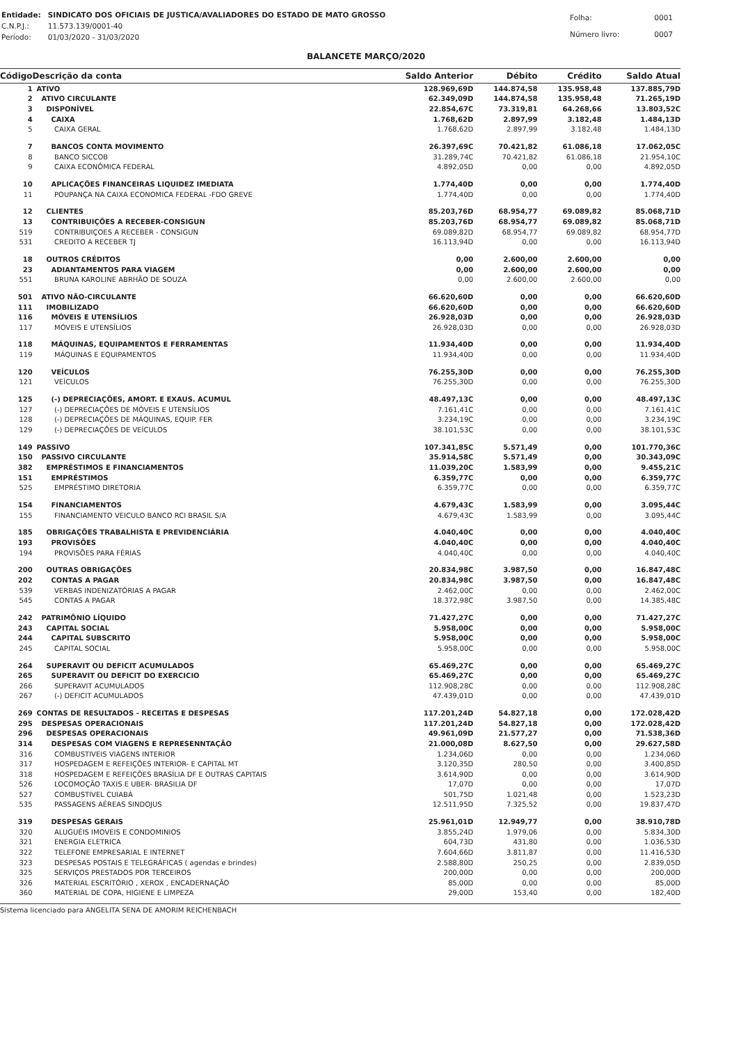| Entidade: | SINDICATO DOS OFICIAIS DE JUSTICA/AVALIADORES DO ESTADO DE MATO GROSSO |
| C.N.P.J.: | 11.573.139/0001-40 |
| Período: | 01/03/2020 - 31/03/2020 |
| Folha: | 0001 |
| Número livro: | 0007 |
BALANCETE MARÇO/2020
| Código | Descrição da conta | Saldo Anterior | Débito | Crédito | Saldo Atual |
| --- | --- | --- | --- | --- | --- |
| 1 | ATIVO | 128.969,69D | 144.874,58 | 135.958,48 | 137.885,79D |
| 2 | ATIVO CIRCULANTE | 62.349,09D | 144.874,58 | 135.958,48 | 71.265,19D |
| 3 | DISPONÍVEL | 22.854,67C | 73.319,81 | 64.268,66 | 13.803,52C |
| 4 | CAIXA | 1.768,62D | 2.897,99 | 3.182,48 | 1.484,13D |
| 5 | CAIXA GERAL | 1.768,62D | 2.897,99 | 3.182,48 | 1.484,13D |
| 7 | BANCOS CONTA MOVIMENTO | 26.397,69C | 70.421,82 | 61.086,18 | 17.062,05C |
| 8 | BANCO SICCOB | 31.289,74C | 70.421,82 | 61.086,18 | 21.954,10C |
| 9 | CAIXA ECONÔMICA FEDERAL | 4.892,05D | 0,00 | 0,00 | 4.892,05D |
| 10 | APLICAÇÕES FINANCEIRAS LIQUIDEZ IMEDIATA | 1.774,40D | 0,00 | 0,00 | 1.774,40D |
| 11 | POUPANÇA NA CAIXA ECONOMICA FEDERAL -FDO GREVE | 1.774,40D | 0,00 | 0,00 | 1.774,40D |
| 12 | CLIENTES | 85.203,76D | 68.954,77 | 69.089,82 | 85.068,71D |
| 13 | CONTRIBUIÇÕES A RECEBER-CONSIGUN | 85.203,76D | 68.954,77 | 69.089,82 | 85.068,71D |
| 519 | CONTRIBUIÇOES A RECEBER - CONSIGUN | 69.089,82D | 68.954,77 | 69.089,82 | 68.954,77D |
| 531 | CREDITO A RECEBER TJ | 16.113,94D | 0,00 | 0,00 | 16.113,94D |
| 18 | OUTROS CRÉDITOS | 0,00 | 2.600,00 | 2.600,00 | 0,00 |
| 23 | ADIANTAMENTOS PARA VIAGEM | 0,00 | 2.600,00 | 2.600,00 | 0,00 |
| 551 | BRUNA KAROLINE ABRHÃO DE SOUZA | 0,00 | 2.600,00 | 2.600,00 | 0,00 |
| 501 | ATIVO NÃO-CIRCULANTE | 66.620,60D | 0,00 | 0,00 | 66.620,60D |
| 111 | IMOBILIZADO | 66.620,60D | 0,00 | 0,00 | 66.620,60D |
| 116 | MÓVEIS E UTENSÍLIOS | 26.928,03D | 0,00 | 0,00 | 26.928,03D |
| 117 | MÓVEIS E UTENSÍLIOS | 26.928,03D | 0,00 | 0,00 | 26.928,03D |
| 118 | MÁQUINAS, EQUIPAMENTOS E FERRAMENTAS | 11.934,40D | 0,00 | 0,00 | 11.934,40D |
| 119 | MÁQUINAS E EQUIPAMENTOS | 11.934,40D | 0,00 | 0,00 | 11.934,40D |
| 120 | VEÍCULOS | 76.255,30D | 0,00 | 0,00 | 76.255,30D |
| 121 | VEÍCULOS | 76.255,30D | 0,00 | 0,00 | 76.255,30D |
| 125 | (-) DEPRECIAÇÕES, AMORT. E EXAUS. ACUMUL | 48.497,13C | 0,00 | 0,00 | 48.497,13C |
| 127 | (-) DEPRECIAÇÕES DE MÓVEIS E UTENSÍLIOS | 7.161,41C | 0,00 | 0,00 | 7.161,41C |
| 128 | (-) DEPRECIAÇÕES DE MÁQUINAS, EQUIP. FER | 3.234,19C | 0,00 | 0,00 | 3.234,19C |
| 129 | (-) DEPRECIAÇÕES DE VEÍCULOS | 38.101,53C | 0,00 | 0,00 | 38.101,53C |
| 149 | PASSIVO | 107.341,85C | 5.571,49 | 0,00 | 101.770,36C |
| 150 | PASSIVO CIRCULANTE | 35.914,58C | 5.571,49 | 0,00 | 30.343,09C |
| 382 | EMPRÉSTIMOS E FINANCIAMENTOS | 11.039,20C | 1.583,99 | 0,00 | 9.455,21C |
| 151 | EMPRÉSTIMOS | 6.359,77C | 0,00 | 0,00 | 6.359,77C |
| 525 | EMPRÉSTIMO DIRETORIA | 6.359,77C | 0,00 | 0,00 | 6.359,77C |
| 154 | FINANCIAMENTOS | 4.679,43C | 1.583,99 | 0,00 | 3.095,44C |
| 155 | FINANCIAMENTO VEICULO BANCO RCI BRASIL S/A | 4.679,43C | 1.583,99 | 0,00 | 3.095,44C |
| 185 | OBRIGAÇÕES TRABALHISTA E PREVIDENCIÁRIA | 4.040,40C | 0,00 | 0,00 | 4.040,40C |
| 193 | PROVISÕES | 4.040,40C | 0,00 | 0,00 | 4.040,40C |
| 194 | PROVISÕES PARA FÉRIAS | 4.040,40C | 0,00 | 0,00 | 4.040,40C |
| 200 | OUTRAS OBRIGAÇÕES | 20.834,98C | 3.987,50 | 0,00 | 16.847,48C |
| 202 | CONTAS A PAGAR | 20.834,98C | 3.987,50 | 0,00 | 16.847,48C |
| 539 | VERBAS INDENIZATÓRIAS A PAGAR | 2.462,00C | 0,00 | 0,00 | 2.462,00C |
| 545 | CONTAS A PAGAR | 18.372,98C | 3.987,50 | 0,00 | 14.385,48C |
| 242 | PATRIMÔNIO LÍQUIDO | 71.427,27C | 0,00 | 0,00 | 71.427,27C |
| 243 | CAPITAL SOCIAL | 5.958,00C | 0,00 | 0,00 | 5.958,00C |
| 244 | CAPITAL SUBSCRITO | 5.958,00C | 0,00 | 0,00 | 5.958,00C |
| 245 | CAPITAL SOCIAL | 5.958,00C | 0,00 | 0,00 | 5.958,00C |
| 264 | SUPERAVIT OU DEFICIT ACUMULADOS | 65.469,27C | 0,00 | 0,00 | 65.469,27C |
| 265 | SUPERAVIT OU DEFICIT DO EXERCICIO | 65.469,27C | 0,00 | 0,00 | 65.469,27C |
| 266 | SUPERAVIT ACUMULADOS | 112.908,28C | 0,00 | 0,00 | 112.908,28C |
| 267 | (-) DEFICIT ACUMULADOS | 47.439,01D | 0,00 | 0,00 | 47.439,01D |
| 269 | CONTAS DE RESULTADOS - RECEITAS E DESPESAS | 117.201,24D | 54.827,18 | 0,00 | 172.028,42D |
| 295 | DESPESAS OPERACIONAIS | 117.201,24D | 54.827,18 | 0,00 | 172.028,42D |
| 296 | DESPESAS OPERACIONAIS | 49.961,09D | 21.577,27 | 0,00 | 71.538,36D |
| 314 | DESPESAS COM VIAGENS E REPRESENNTAÇÃO | 21.000,08D | 8.627,50 | 0,00 | 29.627,58D |
| 316 | COMBUSTIVEIS VIAGENS INTERIOR | 1.234,06D | 0,00 | 0,00 | 1.234,06D |
| 317 | HOSPEDAGEM E REFEIÇÕES INTERIOR- E CAPITAL MT | 3.120,35D | 280,50 | 0,00 | 3.400,85D |
| 318 | HOSPEDAGEM E REFEIÇÕES BRASÍLIA DF E OUTRAS CAPITAIS | 3.614,90D | 0,00 | 0,00 | 3.614,90D |
| 526 | LOCOMOÇÃO TAXIS E UBER- BRASILIA DF | 17,07D | 0,00 | 0,00 | 17,07D |
| 527 | COMBUSTIVEL CUIABÁ | 501,75D | 1.021,48 | 0,00 | 1.523,23D |
| 535 | PASSAGENS AÉREAS SINDOJUS | 12.511,95D | 7.325,52 | 0,00 | 19.837,47D |
| 319 | DESPESAS GERAIS | 25.961,01D | 12.949,77 | 0,00 | 38.910,78D |
| 320 | ALUGUÉIS IMOVEIS E CONDOMINIOS | 3.855,24D | 1.979,06 | 0,00 | 5.834,30D |
| 321 | ENERGIA ELETRICA | 604,73D | 431,80 | 0,00 | 1.036,53D |
| 322 | TELEFONE EMPRESARIAL E INTERNET | 7.604,66D | 3.811,87 | 0,00 | 11.416,53D |
| 323 | DESPESAS POSTAIS E TELEGRÁFICAS ( agendas e brindes) | 2.588,80D | 250,25 | 0,00 | 2.839,05D |
| 325 | SERVIÇOS PRESTADOS POR TERCEIROS | 200,00D | 0,00 | 0,00 | 200,00D |
| 326 | MATERIAL ESCRITÓRIO , XEROX , ENCADERNAÇÃO | 85,00D | 0,00 | 0,00 | 85,00D |
| 360 | MATERIAL DE COPA, HIGIENE E LIMPEZA | 29,00D | 153,40 | 0,00 | 182,40D |
Sistema licenciado para ANGELITA SENA DE AMORIM REICHENBACH